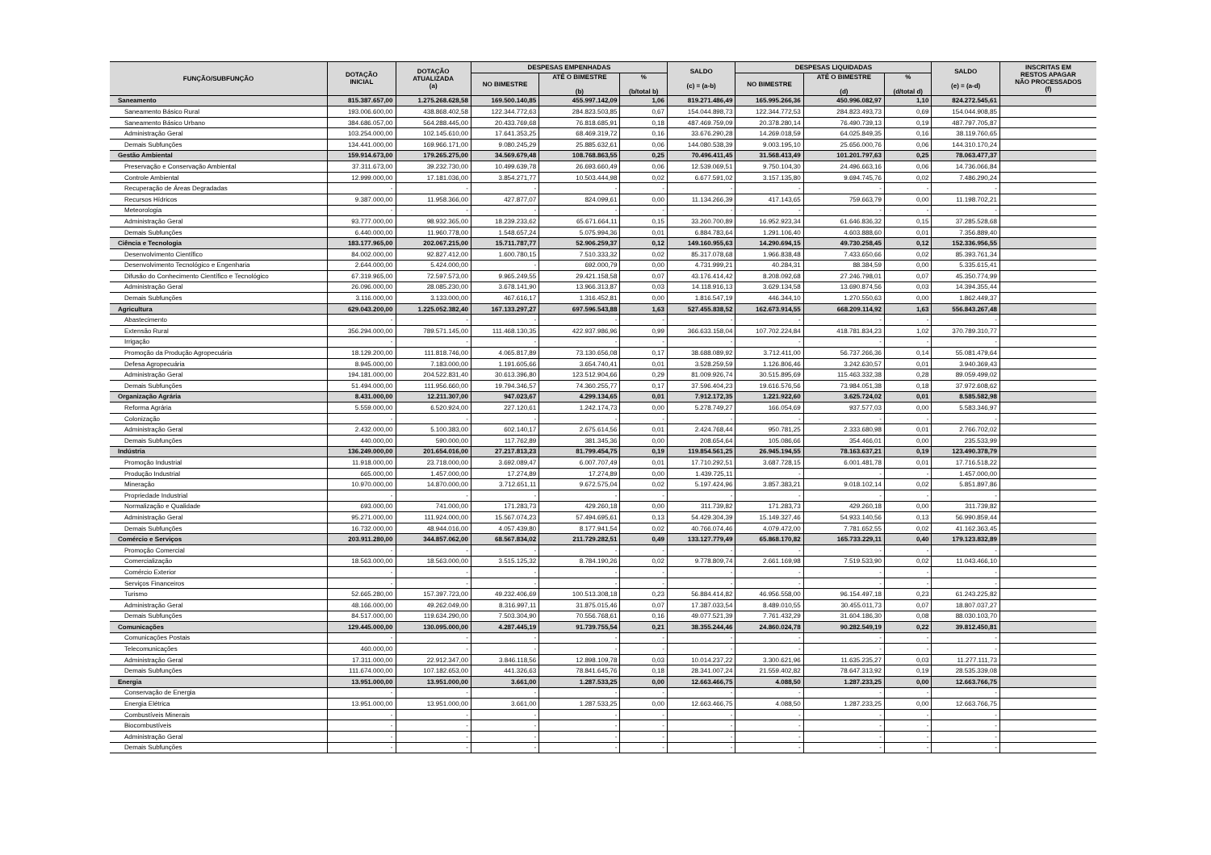| FUNÇÃO/SUBFUNÇÃO | DOTAÇÃO INICIAL | DOTAÇÃO ATUALIZADA (a) | DESPESAS EMPENHADAS | | | SALDO (c) = (a-b) | DESPESAS LIQUIDADAS | | | SALDO (e) = (a-d) | INSCRITAS EM RESTOS APAGAR NÃO PROCESSADOS (f) |
| --- | --- | --- | --- | --- | --- | --- | --- | --- | --- | --- | --- |
| | | | NO BIMESTRE | ATÉ O BIMESTRE (b) | % (b/total b) | | NO BIMESTRE | ATÉ O BIMESTRE (d) | % (d/total d) | | |
| Saneamento | 815.387.657,00 | 1.275.268.628,58 | 169.500.140,85 | 455.997.142,09 | 1,06 | 819.271.486,49 | 165.995.266,36 | 450.996.082,97 | 1,10 | 824.272.545,61 | |
| Saneamento Básico Rural | 193.006.600,00 | 438.868.402,58 | 122.344.772,63 | 284.823.503,85 | 0,67 | 154.044.898,73 | 122.344.772,53 | 284.823.493,73 | 0,69 | 154.044.908,85 | |
| Saneamento Básico Urbano | 384.686.057,00 | 564.288.445,00 | 20.433.769,68 | 76.818.685,91 | 0,18 | 487.469.759,09 | 20.378.280,14 | 76.490.739,13 | 0,19 | 487.797.705,87 | |
| Administração Geral | 103.254.000,00 | 102.145.610,00 | 17.641.353,25 | 68.469.319,72 | 0,16 | 33.676.290,28 | 14.269.018,59 | 64.025.849,35 | 0,16 | 38.119.760,65 | |
| Demais Subfunções | 134.441.000,00 | 169.966.171,00 | 9.080.245,29 | 25.885.632,61 | 0,06 | 144.080.538,39 | 9.003.195,10 | 25.656.000,76 | 0,06 | 144.310.170,24 | |
| Gestão Ambiental | 159.914.673,00 | 179.265.275,00 | 34.569.679,48 | 108.768.863,55 | 0,25 | 70.496.411,45 | 31.568.413,49 | 101.201.797,63 | 0,25 | 78.063.477,37 | |
| Preservação e Conservação Ambiental | 37.311.673,00 | 39.232.730,00 | 10.499.639,78 | 26.693.660,49 | 0,06 | 12.539.069,51 | 9.750.104,30 | 24.496.663,16 | 0,06 | 14.736.066,84 | |
| Controle Ambiental | 12.999.000,00 | 17.181.036,00 | 3.854.271,77 | 10.503.444,98 | 0,02 | 6.677.591,02 | 3.157.135,80 | 9.694.745,76 | 0,02 | 7.486.290,24 | |
| Recuperação de Áreas Degradadas | - | - | - | - | - | - | - | - | - | - | |
| Recursos Hídricos | 9.387.000,00 | 11.958.366,00 | 427.877,07 | 824.099,61 | 0,00 | 11.134.266,39 | 417.143,65 | 759.663,79 | 0,00 | 11.198.702,21 | |
| Meteorologia | - | - | - | - | - | - | - | - | - | - | |
| Administração Geral | 93.777.000,00 | 98.932.365,00 | 18.239.233,62 | 65.671.664,11 | 0,15 | 33.260.700,89 | 16.952.923,34 | 61.646.836,32 | 0,15 | 37.285.528,68 | |
| Demais Subfunções | 6.440.000,00 | 11.960.778,00 | 1.548.657,24 | 5.075.994,36 | 0,01 | 6.884.783,64 | 1.291.106,40 | 4.603.888,60 | 0,01 | 7.356.889,40 | |
| Ciência e Tecnologia | 183.177.965,00 | 202.067.215,00 | 15.711.787,77 | 52.906.259,37 | 0,12 | 149.160.955,63 | 14.290.694,15 | 49.730.258,45 | 0,12 | 152.336.956,55 | |
| Desenvolvimento Científico | 84.002.000,00 | 92.827.412,00 | 1.600.780,15 | 7.510.333,32 | 0,02 | 85.317.078,68 | 1.966.838,48 | 7.433.650,66 | 0,02 | 85.393.761,34 | |
| Desenvolvimento Tecnológico e Engenharia | 2.644.000,00 | 5.424.000,00 | - | 692.000,79 | 0,00 | 4.731.999,21 | 40.284,31 | 88.384,59 | 0,00 | 5.335.615,41 | |
| Difusão do Conhecimento Científico e Tecnológico | 67.319.965,00 | 72.597.573,00 | 9.965.249,55 | 29.421.158,58 | 0,07 | 43.176.414,42 | 8.208.092,68 | 27.246.798,01 | 0,07 | 45.350.774,99 | |
| Administração Geral | 26.096.000,00 | 28.085.230,00 | 3.678.141,90 | 13.966.313,87 | 0,03 | 14.118.916,13 | 3.629.134,58 | 13.690.874,56 | 0,03 | 14.394.355,44 | |
| Demais Subfunções | 3.116.000,00 | 3.133.000,00 | 467.616,17 | 1.316.452,81 | 0,00 | 1.816.547,19 | 446.344,10 | 1.270.550,63 | 0,00 | 1.862.449,37 | |
| Agricultura | 629.043.200,00 | 1.225.052.382,40 | 167.133.297,27 | 697.596.543,88 | 1,63 | 527.455.838,52 | 162.673.914,55 | 668.209.114,92 | 1,63 | 556.843.267,48 | |
| Abastecimento | - | - | - | - | - | - | - | - | - | - | |
| Extensão Rural | 356.294.000,00 | 789.571.145,00 | 111.468.130,35 | 422.937.986,96 | 0,99 | 366.633.158,04 | 107.702.224,84 | 418.781.834,23 | 1,02 | 370.789.310,77 | |
| Irrigação | - | - | - | - | - | - | - | - | - | - | |
| Promoção da Produção Agropecuária | 18.129.200,00 | 111.818.746,00 | 4.065.817,89 | 73.130.656,08 | 0,17 | 38.688.089,92 | 3.712.411,00 | 56.737.266,36 | 0,14 | 55.081.479,64 | |
| Defesa Agropecuária | 8.945.000,00 | 7.183.000,00 | 1.191.605,66 | 3.654.740,41 | 0,01 | 3.528.259,59 | 1.126.806,46 | 3.242.630,57 | 0,01 | 3.940.369,43 | |
| Administração Geral | 194.181.000,00 | 204.522.831,40 | 30.613.396,80 | 123.512.904,66 | 0,29 | 81.009.926,74 | 30.515.895,69 | 115.463.332,38 | 0,28 | 89.059.499,02 | |
| Demais Subfunções | 51.494.000,00 | 111.956.660,00 | 19.794.346,57 | 74.360.255,77 | 0,17 | 37.596.404,23 | 19.616.576,56 | 73.984.051,38 | 0,18 | 37.972.608,62 | |
| Organização Agrária | 8.431.000,00 | 12.211.307,00 | 947.023,67 | 4.299.134,65 | 0,01 | 7.912.172,35 | 1.221.922,60 | 3.625.724,02 | 0,01 | 8.585.582,98 | |
| Reforma Agrária | 5.559.000,00 | 6.520.924,00 | 227.120,61 | 1.242.174,73 | 0,00 | 5.278.749,27 | 166.054,69 | 937.577,03 | 0,00 | 5.583.346,97 | |
| Colonização | - | - | - | - | - | - | - | - | - | - | |
| Administração Geral | 2.432.000,00 | 5.100.383,00 | 602.140,17 | 2.675.614,56 | 0,01 | 2.424.768,44 | 950.781,25 | 2.333.680,98 | 0,01 | 2.766.702,02 | |
| Demais Subfunções | 440.000,00 | 590.000,00 | 117.762,89 | 381.345,36 | 0,00 | 208.654,64 | 105.086,66 | 354.466,01 | 0,00 | 235.533,99 | |
| Indústria | 136.249.000,00 | 201.654.016,00 | 27.217.813,23 | 81.799.454,75 | 0,19 | 119.854.561,25 | 26.945.194,55 | 78.163.637,21 | 0,19 | 123.490.378,79 | |
| Promoção Industrial | 11.918.000,00 | 23.718.000,00 | 3.692.089,47 | 6.007.707,49 | 0,01 | 17.710.292,51 | 3.687.728,15 | 6.001.481,78 | 0,01 | 17.716.518,22 | |
| Produção Industrial | 665.000,00 | 1.457.000,00 | 17.274,89 | 17.274,89 | 0,00 | 1.439.725,11 | - | - | - | 1.457.000,00 | |
| Mineração | 10.970.000,00 | 14.870.000,00 | 3.712.651,11 | 9.672.575,04 | 0,02 | 5.197.424,96 | 3.857.383,21 | 9.018.102,14 | 0,02 | 5.851.897,86 | |
| Propriedade Industrial | - | - | - | - | - | - | - | - | - | - | |
| Normalização e Qualidade | 693.000,00 | 741.000,00 | 171.283,73 | 429.260,18 | 0,00 | 311.739,82 | 171.283,73 | 429.260,18 | 0,00 | 311.739,82 | |
| Administração Geral | 95.271.000,00 | 111.924.000,00 | 15.567.074,23 | 57.494.695,61 | 0,13 | 54.429.304,39 | 15.149.327,46 | 54.933.140,56 | 0,13 | 56.990.859,44 | |
| Demais Subfunções | 16.732.000,00 | 48.944.016,00 | 4.057.439,80 | 8.177.941,54 | 0,02 | 40.766.074,46 | 4.079.472,00 | 7.781.652,55 | 0,02 | 41.162.363,45 | |
| Comércio e Serviços | 203.911.280,00 | 344.857.062,00 | 68.567.834,02 | 211.729.282,51 | 0,49 | 133.127.779,49 | 65.868.170,82 | 165.733.229,11 | 0,40 | 179.123.832,89 | |
| Promoção Comercial | - | - | - | - | - | - | - | - | - | - | |
| Comercialização | 18.563.000,00 | 18.563.000,00 | 3.515.125,32 | 8.784.190,26 | 0,02 | 9.778.809,74 | 2.661.169,98 | 7.519.533,90 | 0,02 | 11.043.466,10 | |
| Comércio Exterior | - | - | - | - | - | - | - | - | - | - | |
| Serviços Financeiros | - | - | - | - | - | - | - | - | - | - | |
| Turismo | 52.665.280,00 | 157.397.723,00 | 49.232.406,69 | 100.513.308,18 | 0,23 | 56.884.414,82 | 46.956.558,00 | 96.154.497,18 | 0,23 | 61.243.225,82 | |
| Administração Geral | 48.166.000,00 | 49.262.049,00 | 8.316.997,11 | 31.875.015,46 | 0,07 | 17.387.033,54 | 8.489.010,55 | 30.455.011,73 | 0,07 | 18.807.037,27 | |
| Demais Subfunções | 84.517.000,00 | 119.634.290,00 | 7.503.304,90 | 70.556.768,61 | 0,16 | 49.077.521,39 | 7.761.432,29 | 31.604.186,30 | 0,08 | 88.030.103,70 | |
| Comunicações | 129.445.000,00 | 130.095.000,00 | 4.287.445,19 | 91.739.755,54 | 0,21 | 38.355.244,46 | 24.860.024,78 | 90.282.549,19 | 0,22 | 39.812.450,81 | |
| Comunicações Postais | - | - | - | - | - | - | - | - | - | - | |
| Telecomunicações | 460.000,00 | - | - | - | - | - | - | - | - | - | |
| Administração Geral | 17.311.000,00 | 22.912.347,00 | 3.846.118,56 | 12.898.109,78 | 0,03 | 10.014.237,22 | 3.300.621,96 | 11.635.235,27 | 0,03 | 11.277.111,73 | |
| Demais Subfunções | 111.674.000,00 | 107.182.653,00 | 441.326,63 | 78.841.645,76 | 0,18 | 28.341.007,24 | 21.559.402,82 | 78.647.313,92 | 0,19 | 28.535.339,08 | |
| Energia | 13.951.000,00 | 13.951.000,00 | 3.661,00 | 1.287.533,25 | 0,00 | 12.663.466,75 | 4.088,50 | 1.287.233,25 | 0,00 | 12.663.766,75 | |
| Conservação de Energia | - | - | - | - | - | - | - | - | - | - | |
| Energia Elétrica | 13.951.000,00 | 13.951.000,00 | 3.661,00 | 1.287.533,25 | 0,00 | 12.663.466,75 | 4.088,50 | 1.287.233,25 | 0,00 | 12.663.766,75 | |
| Combustíveis Minerais | - | - | - | - | - | - | - | - | - | - | |
| Biocombustíveis | - | - | - | - | - | - | - | - | - | - | |
| Administração Geral | - | - | - | - | - | - | - | - | - | - | |
| Demais Subfunções | - | - | - | - | - | - | - | - | - | - | |